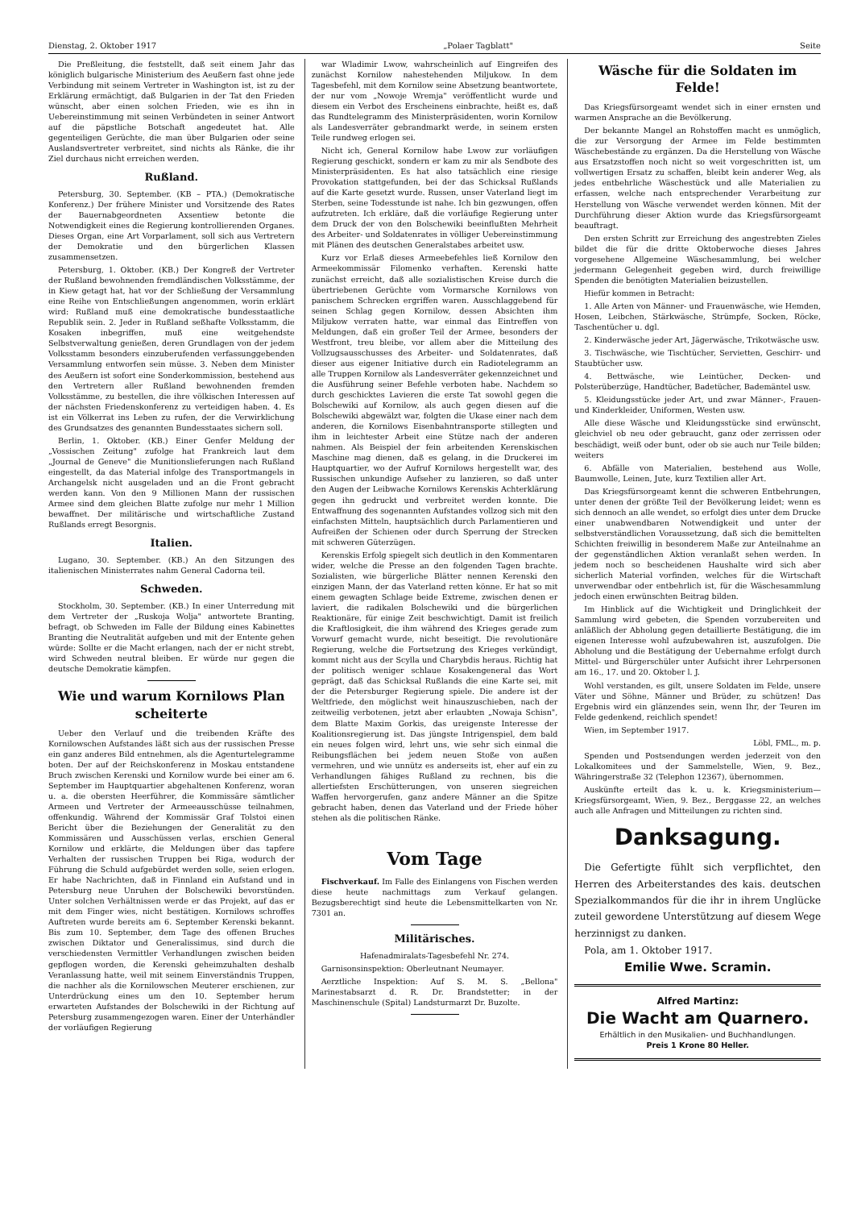Dienstag, 2. Oktober 1917 „Polaer Tagblatt" Seite
Die Preßleitung, die feststellt, daß seit einem Jahr das königlich bulgarische Ministerium des Aeußern fast ohne jede Verbindung mit seinem Vertreter in Washington ist, ist zu der Erklärung ermächtigt, daß Bulgarien in der Tat den Frieden wünscht, aber einen solchen Frieden, wie es ihn in Uebereinstimmung mit seinen Verbündeten in seiner Antwort auf die päpstliche Botschaft angedeutet hat. Alle gegenteiligen Gerüchte, die man über Bulgarien oder seine Auslandsvertreter verbreitet, sind nichts als Ränke, die ihr Ziel durchaus nicht erreichen werden.
Rußland.
Petersburg, 30. September. (KB – PTA.) (Demokratische Konferenz.) Der frühere Minister und Vorsitzende des Rates der Bauernabgeordneten Axsentiew betonte die Notwendigkeit eines die Regierung kontrollierenden Organes. Dieses Organ, eine Art Vorparlament, soll sich aus Vertretern der Demokratie und den bürgerlichen Klassen zusammensetzen.
Petersburg, 1. Oktober. (KB.) Der Kongreß der Vertreter der Rußland bewohnenden fremdländischen Volksstämme, der in Kiew getagt hat, hat vor der Schließung der Versammlung eine Reihe von Entschließungen angenommen, worin erklärt wird: Rußland muß eine demokratische bundesstaatliche Republik sein. 2. Jeder in Rußland seßhafte Volksstamm, die Kosaken inbegriffen, muß eine weitgehendste Selbstverwaltung genießen, deren Grundlagen von der jedem Volksstamm besonders einzuberufenden verfassunggebenden Versammlung entworfen sein müsse. 3. Neben dem Minister des Aeußern ist sofort eine Sonderkommission, bestehend aus den Vertretern aller Rußland bewohnenden fremden Volksstämme, zu bestellen, die ihre völkischen Interessen auf der nächsten Friedenskonferenz zu verteidigen haben. 4. Es ist ein Völkerrat ins Leben zu rufen, der die Verwirklichung des Grundsatzes des genannten Bundesstaates sichern soll.
Berlin, 1. Oktober. (KB.) Einer Genfer Meldung der „Vossischen Zeitung" zufolge hat Frankreich laut dem „Journal de Geneve" die Munitionslieferungen nach Rußland eingestellt, da das Material infolge des Transportmangels in Archangelsk nicht ausgeladen und an die Front gebracht werden kann. Von den 9 Millionen Mann der russischen Armee sind dem gleichen Blatte zufolge nur mehr 1 Million bewaffnet. Der militärische und wirtschaftliche Zustand Rußlands erregt Besorgnis.
Italien.
Lugano, 30. September. (KB.) An den Sitzungen des italienischen Ministerrates nahm General Cadorna teil.
Schweden.
Stockholm, 30. September. (KB.) In einer Unterredung mit dem Vertreter der „Ruskoja Wolja" antwortete Branting, befragt, ob Schweden im Falle der Bildung eines Kabinettes Branting die Neutralität aufgeben und mit der Entente gehen würde: Sollte er die Macht erlangen, nach der er nicht strebt, wird Schweden neutral bleiben. Er würde nur gegen die deutsche Demokratie kämpfen.
Wie und warum Kornilows Plan scheiterte
Ueber den Verlauf und die treibenden Kräfte des Kornilowschen Aufstandes läßt sich aus der russischen Presse ein ganz anderes Bild entnehmen, als die Agenturtelegramme boten. Der auf der Reichskonferenz in Moskau entstandene Bruch zwischen Kerenski und Kornilow wurde bei einer am 6. September im Hauptquartier abgehaltenen Konferenz, woran u. a. die obersten Heerführer, die Kommissäre sämtlicher Armeen und Vertreter der Armeeausschüsse teilnahmen, offenkundig. Während der Kommissär Graf Tolstoi einen Bericht über die Beziehungen der Generalität zu den Kommissären und Ausschüssen verlas, erschien General Kornilow und erklärte, die Meldungen über das tapfere Verhalten der russischen Truppen bei Riga, wodurch der Führung die Schuld aufgebürdet werden solle, seien erlogen. Er habe Nachrichten, daß in Finnland ein Aufstand und in Petersburg neue Unruhen der Bolschewiki bevorstünden. Unter solchen Verhältnissen werde er das Projekt, auf das er mit dem Finger wies, nicht bestätigen. Kornilows schroffes Auftreten wurde bereits am 6. September Kerenski bekannt. Bis zum 10. September, dem Tage des offenen Bruches zwischen Diktator und Generalissimus, sind durch die verschiedensten Vermittler Verhandlungen zwischen beiden gepflogen worden, die Kerenski geheimzuhalten deshalb Veranlassung hatte, weil mit seinem Einverständnis Truppen, die nachher als die Kornilowschen Meuterer erschienen, zur Unterdrückung eines um den 10. September herum erwarteten Aufstandes der Bolschewiki in der Richtung auf Petersburg zusammengezogen waren. Einer der Unterhändler der vorläufigen Regierung
war Wladimir Lwow, wahrscheinlich auf Eingreifen des zunächst Kornilow nahestehenden Miljukow. In dem Tagesbefehl, mit dem Kornilow seine Absetzung beantwortete, der nur vom „Nowoje Wremja" veröffentlicht wurde und diesem ein Verbot des Erscheinens einbrachte, heißt es, daß das Rundtelegramm des Ministerpräsidenten, worin Kornilow als Landesverräter gebrandmarkt werde, in seinem ersten Teile rundweg erlogen sei.
Nicht ich, General Kornilow habe Lwow zur vorläufigen Regierung geschickt, sondern er kam zu mir als Sendbote des Ministerpräsidenten. Es hat also tatsächlich eine riesige Provokation stattgefunden, bei der das Schicksal Rußlands auf die Karte gesetzt wurde. Russen, unser Vaterland liegt im Sterben, seine Todesstunde ist nahe. Ich bin gezwungen, offen aufzutreten. Ich erkläre, daß die vorläufige Regierung unter dem Druck der von den Bolschewiki beeinflußten Mehrheit des Arbeiter- und Soldatenrates in völliger Uebereinstimmung mit Plänen des deutschen Generalstabes arbeitet usw.
Kurz vor Erlaß dieses Armeebefehles ließ Kornilow den Armeekommissär Filomenko verhaften. Kerenski hatte zunächst erreicht, daß alle sozialistischen Kreise durch die übertriebenen Gerüchte vom Vormarsche Kornilows von panischem Schrecken ergriffen waren. Ausschlaggebend für seinen Schlag gegen Kornilow, dessen Absichten ihm Miljukow verraten hatte, war einmal das Eintreffen von Meldungen, daß ein großer Teil der Armee, besonders der Westfront, treu bleibe, vor allem aber die Mitteilung des Vollzugsausschusses des Arbeiter- und Soldatenrates, daß dieser aus eigener Initiative durch ein Radiotelegramm an alle Truppen Kornilow als Landesverräter gekennzeichnet und die Ausführung seiner Befehle verboten habe. Nachdem so durch geschicktes Lavieren die erste Tat sowohl gegen die Bolschewiki auf Kornilow, als auch gegen diesen auf die Bolschewiki abgewälzt war, folgten die Ukase einer nach dem anderen, die Kornilows Eisenbahntransporte stillegten und ihm in leichtester Arbeit eine Stütze nach der anderen nahmen. Als Beispiel der fein arbeitenden Kerenskischen Maschine mag dienen, daß es gelang, in die Druckerei im Hauptquartier, wo der Aufruf Kornilows hergestellt war, des Russischen unkundige Aufseher zu lanzieren, so daß unter den Augen der Leibwache Kornilows Kerenskis Achterklärung gegen ihn gedruckt und verbreitet werden konnte. Die Entwaffnung des sogenannten Aufstandes vollzog sich mit den einfachsten Mitteln, hauptsächlich durch Parlamentieren und Aufreißen der Schienen oder durch Sperrung der Strecken mit schweren Güterzügen.
Kerenskis Erfolg spiegelt sich deutlich in den Kommentaren wider, welche die Presse an den folgenden Tagen brachte. Sozialisten, wie bürgerliche Blätter nennen Kerenski den einzigen Mann, der das Vaterland retten könne. Er hat so mit einem gewagten Schlage beide Extreme, zwischen denen er laviert, die radikalen Bolschewiki und die bürgerlichen Reaktionäre, für einige Zeit beschwichtigt. Damit ist freilich die Kraftlosigkeit, die ihm während des Krieges gerade zum Vorwurf gemacht wurde, nicht beseitigt. Die revolutionäre Regierung, welche die Fortsetzung des Krieges verkündigt, kommt nicht aus der Scylla und Charybdis heraus. Richtig hat der politisch weniger schlaue Kosakengeneral das Wort geprägt, daß das Schicksal Rußlands die eine Karte sei, mit der die Petersburger Regierung spiele. Die andere ist der Weltfriede, den möglichst weit hinauszuschieben, nach der zeitweilig verbotenen, jetzt aber erlaubten „Nowaja Schisn", dem Blatte Maxim Gorkis, das ureigenste Interesse der Koalitionsregierung ist. Das jüngste Intrigenspiel, dem bald ein neues folgen wird, lehrt uns, wie sehr sich einmal die Reibungsflächen bei jedem neuen Stoße von außen vermehren, und wie unnütz es anderseits ist, eher auf ein zu Verhandlungen fähiges Rußland zu rechnen, bis die allertiefsten Erschütterungen, von unseren siegreichen Waffen hervorgerufen, ganz andere Männer an die Spitze gebracht haben, denen das Vaterland und der Friede höher stehen als die politischen Ränke.
Vom Tage
Fischverkauf. Im Falle des Einlangens von Fischen werden diese heute nachmittags zum Verkauf gelangen. Bezugsberechtigt sind heute die Lebensmittelkarten von Nr. 7301 an.
Militärisches.
Hafenadmiralats-Tagesbefehl Nr. 274.
Garnisonsinspektion: Oberleutnant Neumayer.
Aerztliche Inspektion: Auf S. M. S. „Bellona" Marinestabsarzt d. R. Dr. Brandstetter; in der Maschinenschule (Spital) Landsturmarzt Dr. Buzolte.
Wäsche für die Soldaten im Felde!
Das Kriegsfürsorgeamt wendet sich in einer ernsten und warmen Ansprache an die Bevölkerung.
Der bekannte Mangel an Rohstoffen macht es unmöglich, die zur Versorgung der Armee im Felde bestimmten Wäschebestände zu ergänzen. Da die Herstellung von Wäsche aus Ersatzstoffen noch nicht so weit vorgeschritten ist, um vollwertigen Ersatz zu schaffen, bleibt kein anderer Weg, als jedes entbehrliche Wäschestück und alle Materialien zu erfassen, welche nach entsprechender Verarbeitung zur Herstellung von Wäsche verwendet werden können. Mit der Durchführung dieser Aktion wurde das Kriegsfürsorgeamt beauftragt.
Den ersten Schritt zur Erreichung des angestrebten Zieles bildet die für die dritte Oktoberwoche dieses Jahres vorgesehene Allgemeine Wäschesammlung, bei welcher jedermann Gelegenheit gegeben wird, durch freiwillige Spenden die benötigten Materialien beizustellen.
Hiefür kommen in Betracht:
1. Alle Arten von Männer- und Frauenwäsche, wie Hemden, Hosen, Leibchen, Stärkwäsche, Strümpfe, Socken, Röcke, Taschentücher u. dgl.
2. Kinderwäsche jeder Art, Jägerwäsche, Trikotwäsche usw.
3. Tischwäsche, wie Tischtücher, Servietten, Geschirr- und Staubtücher usw.
4. Bettwäsche, wie Leintücher, Decken- und Polsterüberzüge, Handtücher, Badetücher, Bademäntel usw.
5. Kleidungsstücke jeder Art, und zwar Männer-, Frauen- und Kinderkleider, Uniformen, Westen usw.
Alle diese Wäsche und Kleidungsstücke sind erwünscht, gleichviel ob neu oder gebraucht, ganz oder zerrissen oder beschädigt, weiß oder bunt, oder ob sie auch nur Teile bilden; weiters
6. Abfälle von Materialien, bestehend aus Wolle, Baumwolle, Leinen, Jute, kurz Textilien aller Art.
Das Kriegsfürsorgeamt kennt die schweren Entbehrungen, unter denen der größte Teil der Bevölkerung leidet; wenn es sich dennoch an alle wendet, so erfolgt dies unter dem Drucke einer unabwendbaren Notwendigkeit und unter der selbstverständlichen Voraussetzung, daß sich die bemittelten Schichten freiwillig in besonderem Maße zur Anteilnahme an der gegenständlichen Aktion veranlaßt sehen werden. In jedem noch so bescheidenen Haushalte wird sich aber sicherlich Material vorfinden, welches für die Wirtschaft unverwendbar oder entbehrlich ist, für die Wäschesammlung jedoch einen erwünschten Beitrag bilden.
Im Hinblick auf die Wichtigkeit und Dringlichkeit der Sammlung wird gebeten, die Spenden vorzubereiten und anläßlich der Abholung gegen detaillierte Bestätigung, die im eigenen Interesse wohl aufzubewahren ist, auszufolgen. Die Abholung und die Bestätigung der Uebernahme erfolgt durch Mittel- und Bürgerschüler unter Aufsicht ihrer Lehrpersonen am 16., 17. und 20. Oktober l. J.
Wohl verstanden, es gilt, unsere Soldaten im Felde, unsere Väter und Söhne, Männer und Brüder, zu schützen! Das Ergebnis wird ein glänzendes sein, wenn Ihr, der Teuren im Felde gedenkend, reichlich spendet!
Wien, im September 1917.
Löbl, FML., m. p.
Spenden und Postsendungen werden jederzeit von den Lokalkomitees und der Sammelstelle, Wien, 9. Bez., Währingerstraße 32 (Telephon 12367), übernommen.
Auskünfte erteilt das k. u. k. Kriegsministerium—Kriegsfürsorgeamt, Wien, 9. Bez., Berggasse 22, an welches auch alle Anfragen und Mitteilungen zu richten sind.
Danksagung.
Die Gefertigte fühlt sich verpflichtet, den Herren des Arbeiterstandes des kais. deutschen Spezialkommandos für die ihr in ihrem Unglücke zuteil gewordene Unterstützung auf diesem Wege herzinnigst zu danken.
Pola, am 1. Oktober 1917.
Emilie Wwe. Scramin.
Alfred Martinz:
Die Wacht am Quarnero.
Erhältlich in den Musikalien- und Buchhandlungen.
Preis 1 Krone 80 Heller.